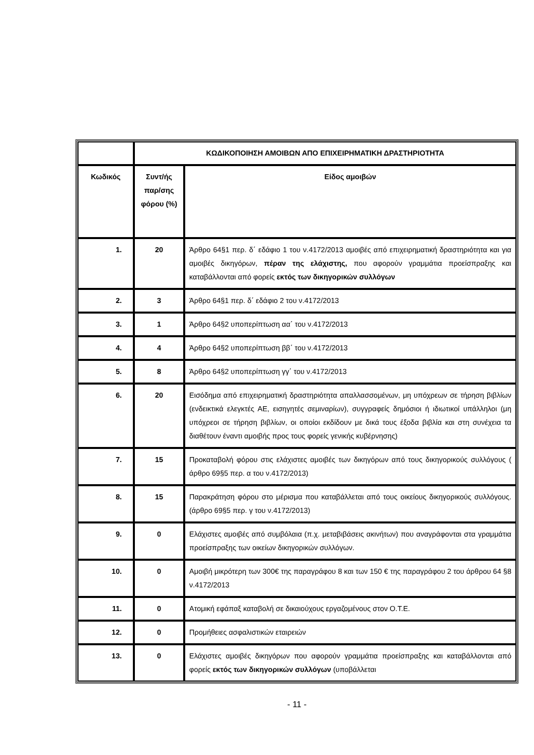| | ΚΩΔΙΚΟΠΟΙΗΣΗ ΑΜΟΙΒΩΝ ΑΠΟ ΕΠΙΧΕΙΡΗΜΑΤΙΚΗ ΔΡΑΣΤΗΡΙΟΤΗΤΑ | |
| --- | --- | --- |
| Κωδικός | Συντ/ής παρ/σης φόρου (%) | Είδος αμοιβών |
| 1. | 20 | Άρθρο 64§1 περ. δ΄ εδάφιο 1 του ν.4172/2013 αμοιβές από επιχειρηματική δραστηριότητα και για αμοιβές δικηγόρων, πέραν της ελάχιστης, που αφορούν γραμμάτια προείσπραξης και καταβάλλονται από φορείς εκτός των δικηγορικών συλλόγων |
| 2. | 3 | Άρθρο 64§1 περ. δ΄ εδάφιο 2 του ν.4172/2013 |
| 3. | 1 | Άρθρο 64§2 υποπερίπτωση αα΄ του ν.4172/2013 |
| 4. | 4 | Άρθρο 64§2 υποπερίπτωση ββ΄ του ν.4172/2013 |
| 5. | 8 | Άρθρο 64§2 υποπερίπτωση γγ΄ του ν.4172/2013 |
| 6. | 20 | Εισόδημα από επιχειρηματική δραστηριότητα απαλλασσομένων, μη υπόχρεων σε τήρηση βιβλίων (ενδεικτικά ελεγκτές ΑΕ, εισηγητές σεμιναρίων), συγγραφείς δημόσιοι ή ιδιωτικοί υπάλληλοι (μη υπόχρεοι σε τήρηση βιβλίων, οι οποίοι εκδίδουν με δικά τους έξοδα βιβλία και στη συνέχεια τα διαθέτουν έναντι αμοιβής προς τους φορείς γενικής κυβέρνησης) |
| 7. | 15 | Προκαταβολή φόρου στις ελάχιστες αμοιβές των δικηγόρων από τους δικηγορικούς συλλόγους ( άρθρο 69§5 περ. α του ν.4172/2013) |
| 8. | 15 | Παρακράτηση φόρου στο μέρισμα που καταβάλλεται από τους οικείους δικηγορικούς συλλόγους. (άρθρο 69§5 περ. γ του ν.4172/2013) |
| 9. | 0 | Ελάχιστες αμοιβές από συμβόλαια (π.χ. μεταβιβάσεις ακινήτων) που αναγράφονται στα γραμμάτια προείσπραξης των οικείων δικηγορικών συλλόγων. |
| 10. | 0 | Αμοιβή μικρότερη των 300€ της παραγράφου 8 και των 150 € της παραγράφου 2 του άρθρου 64 §8 ν.4172/2013 |
| 11. | 0 | Ατομική εφάπαξ καταβολή σε δικαιούχους εργαζομένους στον Ο.Τ.Ε. |
| 12. | 0 | Προμήθειες ασφαλιστικών εταιρειών |
| 13. | 0 | Ελάχιστες αμοιβές δικηγόρων που αφορούν γραμμάτια προείσπραξης και καταβάλλονται από φορείς εκτός των δικηγορικών συλλόγων (υποβάλλεται |
- 11 -